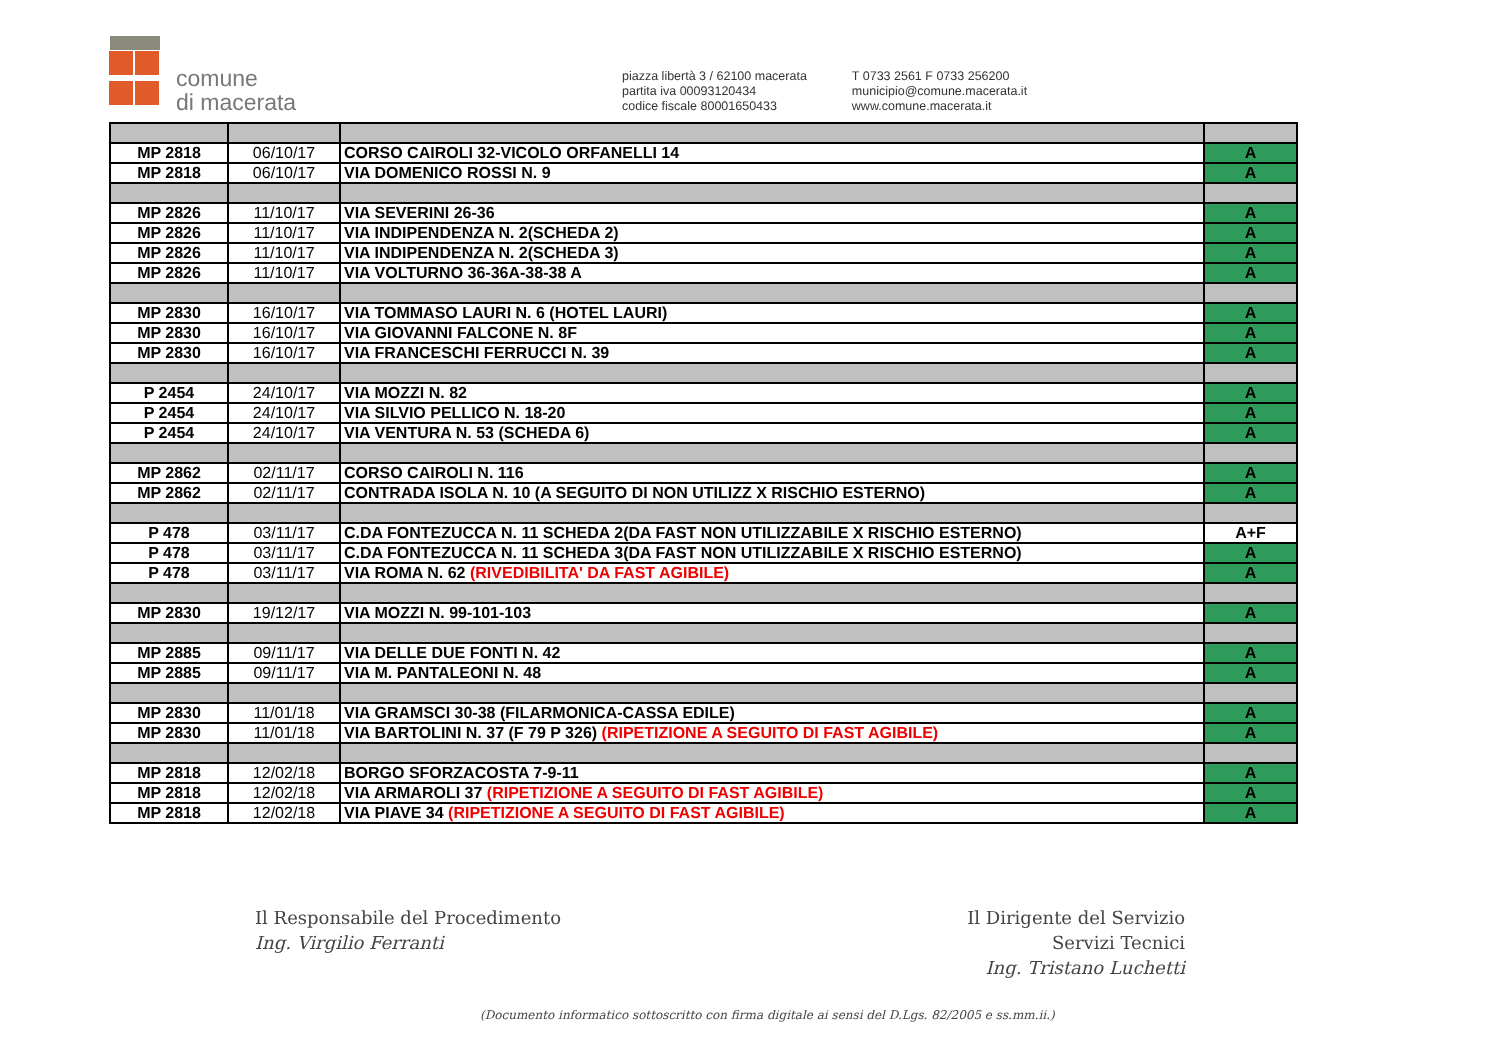comune
di macerata
piazza libertà 3 / 62100 macerata
partita iva 00093120434
codice fiscale 80001650433
T 0733 2561 F 0733 256200
municipio@comune.macerata.it
www.comune.macerata.it
| MP 2818 | 06/10/17 | CORSO CAIROLI 32-VICOLO ORFANELLI 14 | A |
| MP 2818 | 06/10/17 | VIA DOMENICO ROSSI N. 9 | A |
| MP 2826 | 11/10/17 | VIA SEVERINI 26-36 | A |
| MP 2826 | 11/10/17 | VIA INDIPENDENZA N. 2(SCHEDA 2) | A |
| MP 2826 | 11/10/17 | VIA INDIPENDENZA N. 2(SCHEDA 3) | A |
| MP 2826 | 11/10/17 | VIA VOLTURNO 36-36A-38-38 A | A |
| MP 2830 | 16/10/17 | VIA TOMMASO LAURI N. 6 (HOTEL LAURI) | A |
| MP 2830 | 16/10/17 | VIA GIOVANNI FALCONE N. 8F | A |
| MP 2830 | 16/10/17 | VIA FRANCESCHI FERRUCCI N. 39 | A |
| P 2454 | 24/10/17 | VIA MOZZI N. 82 | A |
| P 2454 | 24/10/17 | VIA SILVIO PELLICO N. 18-20 | A |
| P 2454 | 24/10/17 | VIA VENTURA N. 53 (SCHEDA 6) | A |
| MP 2862 | 02/11/17 | CORSO CAIROLI N. 116 | A |
| MP 2862 | 02/11/17 | CONTRADA ISOLA N. 10 (A SEGUITO DI NON UTILIZZ X RISCHIO ESTERNO) | A |
| P 478 | 03/11/17 | C.DA FONTEZUCCA N. 11 SCHEDA 2(DA FAST NON UTILIZZABILE X RISCHIO ESTERNO) | A+F |
| P 478 | 03/11/17 | C.DA FONTEZUCCA N. 11 SCHEDA 3(DA FAST NON UTILIZZABILE X RISCHIO ESTERNO) | A |
| P 478 | 03/11/17 | VIA ROMA N. 62 (RIVEDIBILITA' DA FAST AGIBILE) | A |
| MP 2830 | 19/12/17 | VIA MOZZI N. 99-101-103 | A |
| MP 2885 | 09/11/17 | VIA DELLE DUE FONTI N. 42 | A |
| MP 2885 | 09/11/17 | VIA M. PANTALEONI N. 48 | A |
| MP 2830 | 11/01/18 | VIA GRAMSCI 30-38 (FILARMONICA-CASSA EDILE) | A |
| MP 2830 | 11/01/18 | VIA BARTOLINI N. 37 (F 79 P 326) (RIPETIZIONE A SEGUITO DI FAST AGIBILE) | A |
| MP 2818 | 12/02/18 | BORGO SFORZACOSTA 7-9-11 | A |
| MP 2818 | 12/02/18 | VIA ARMAROLI 37 (RIPETIZIONE A SEGUITO DI FAST AGIBILE) | A |
| MP 2818 | 12/02/18 | VIA PIAVE 34 (RIPETIZIONE A SEGUITO DI FAST AGIBILE) | A |
Il Responsabile del Procedimento
Ing. Virgilio Ferranti
Il Dirigente del Servizio
Servizi Tecnici
Ing. Tristano Luchetti
(Documento informatico sottoscritto con firma digitale ai sensi del D.Lgs. 82/2005 e ss.mm.ii.)